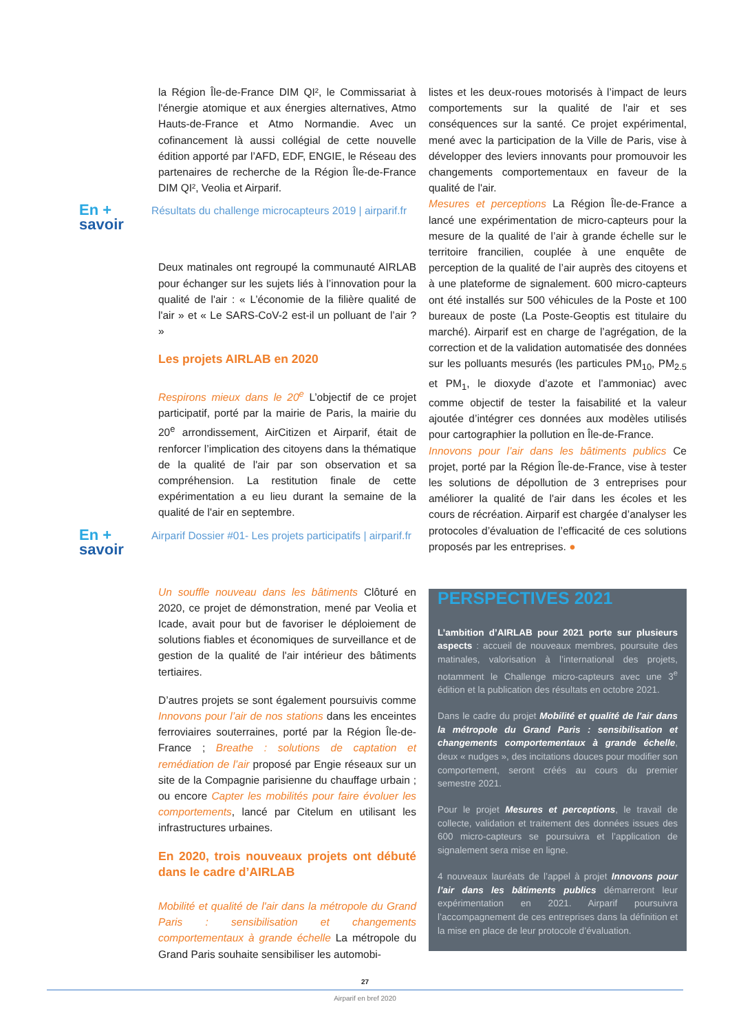la Région Île-de-France DIM QI², le Commissariat à l'énergie atomique et aux énergies alternatives, Atmo Hauts-de-France et Atmo Normandie. Avec un cofinancement là aussi collégial de cette nouvelle édition apporté par l’AFD, EDF, ENGIE, le Réseau des partenaires de recherche de la Région Île-de-France DIM QI², Veolia et Airparif.
En +
savoir
Résultats du challenge microcapteurs 2019 | airparif.fr
Deux matinales ont regroupé la communauté AIRLAB pour échanger sur les sujets liés à l’innovation pour la qualité de l'air : « L’économie de la filière qualité de l'air » et « Le SARS-CoV-2 est-il un polluant de l’air ? »
Les projets AIRLAB en 2020
Respirons mieux dans le 20<sup>e</sup> L’objectif de ce projet participatif, porté par la mairie de Paris, la mairie du 20<sup>e</sup> arrondissement, AirCitizen et Airparif, était de renforcer l’implication des citoyens dans la thématique de la qualité de l'air par son observation et sa compréhension. La restitution finale de cette expérimentation a eu lieu durant la semaine de la qualité de l'air en septembre.
En +
savoir
Airparif Dossier #01- Les projets participatifs | airparif.fr
Un souffle nouveau dans les bâtiments Clôturé en 2020, ce projet de démonstration, mené par Veolia et Icade, avait pour but de favoriser le déploiement de solutions fiables et économiques de surveillance et de gestion de la qualité de l'air intérieur des bâtiments tertiaires.
D’autres projets se sont également poursuivis comme Innovons pour l’air de nos stations dans les enceintes ferroviaires souterraines, porté par la Région Île-de-France ; Breathe : solutions de captation et remédiation de l’air proposé par Engie réseaux sur un site de la Compagnie parisienne du chauffage urbain ; ou encore Capter les mobilités pour faire évoluer les comportements, lancé par Citelum en utilisant les infrastructures urbaines.
En 2020, trois nouveaux projets ont débuté dans le cadre d’AIRLAB
Mobilité et qualité de l'air dans la métropole du Grand Paris : sensibilisation et changements comportementaux à grande échelle La métropole du Grand Paris souhaite sensibiliser les automobi-
listes et les deux-roues motorisés à l’impact de leurs comportements sur la qualité de l'air et ses conséquences sur la santé. Ce projet expérimental, mené avec la participation de la Ville de Paris, vise à développer des leviers innovants pour promouvoir les changements comportementaux en faveur de la qualité de l'air.
Mesures et perceptions La Région Île-de-France a lancé une expérimentation de micro-capteurs pour la mesure de la qualité de l’air à grande échelle sur le territoire francilien, couplée à une enquête de perception de la qualité de l’air auprès des citoyens et à une plateforme de signalement. 600 micro-capteurs ont été installés sur 500 véhicules de la Poste et 100 bureaux de poste (La Poste-Geoptis est titulaire du marché). Airparif est en charge de l’agrégation, de la correction et de la validation automatisée des données sur les polluants mesurés (les particules PM<sub>10</sub>, PM<sub>2.5</sub> et PM<sub>1</sub>, le dioxyde d’azote et l’ammoniac) avec comme objectif de tester la faisabilité et la valeur ajoutée d’intégrer ces données aux modèles utilisés pour cartographier la pollution en Île-de-France.
Innovons pour l’air dans les bâtiments publics Ce projet, porté par la Région Île-de-France, vise à tester les solutions de dépollution de 3 entreprises pour améliorer la qualité de l'air dans les écoles et les cours de récréation. Airparif est chargée d’analyser les protocoles d’évaluation de l’efficacité de ces solutions proposés par les entreprises. ●
PERSPECTIVES 2021
L’ambition d’AIRLAB pour 2021 porte sur plusieurs aspects : accueil de nouveaux membres, poursuite des matinales, valorisation à l’international des projets, notamment le Challenge micro-capteurs avec une 3<sup>e</sup> édition et la publication des résultats en octobre 2021.
Dans le cadre du projet Mobilité et qualité de l'air dans la métropole du Grand Paris : sensibilisation et changements comportementaux à grande échelle, deux « nudges », des incitations douces pour modifier son comportement, seront créés au cours du premier semestre 2021.
Pour le projet Mesures et perceptions, le travail de collecte, validation et traitement des données issues des 600 micro-capteurs se poursuivra et l’application de signalement sera mise en ligne.
4 nouveaux lauréats de l’appel à projet Innovons pour l’air dans les bâtiments publics démarreront leur expérimentation en 2021. Airparif poursuivra l’accompagnement de ces entreprises dans la définition et la mise en place de leur protocole d’évaluation.
27
Airparif en bref 2020